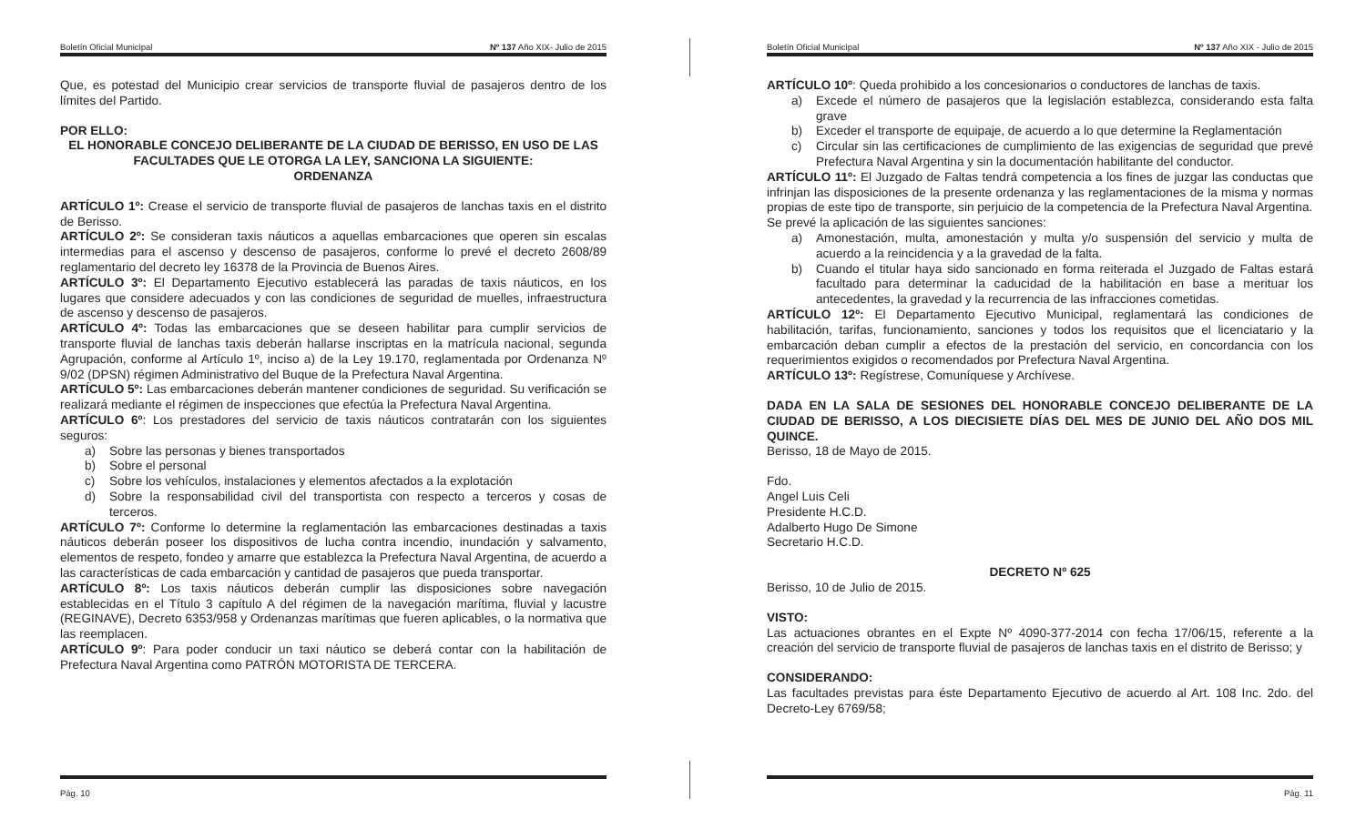Boletín Oficial Municipal Nº 137 Año XIX- Julio de 2015
Que, es potestad del Municipio crear servicios de transporte fluvial de pasajeros dentro de los límites del Partido.
POR ELLO:
EL HONORABLE CONCEJO DELIBERANTE DE LA CIUDAD DE BERISSO, EN USO DE LAS FACULTADES QUE LE OTORGA LA LEY, SANCIONA LA SIGUIENTE:
ORDENANZA
ARTÍCULO 1º: Crease el servicio de transporte fluvial de pasajeros de lanchas taxis en el distrito de Berisso.
ARTÍCULO 2º: Se consideran taxis náuticos a aquellas embarcaciones que operen sin escalas intermedias para el ascenso y descenso de pasajeros, conforme lo prevé el decreto 2608/89 reglamentario del decreto ley 16378 de la Provincia de Buenos Aires.
ARTÍCULO 3º: El Departamento Ejecutivo establecerá las paradas de taxis náuticos, en los lugares que considere adecuados y con las condiciones de seguridad de muelles, infraestructura de ascenso y descenso de pasajeros.
ARTÍCULO 4º: Todas las embarcaciones que se deseen habilitar para cumplir servicios de transporte fluvial de lanchas taxis deberán hallarse inscriptas en la matrícula nacional, segunda Agrupación, conforme al Artículo 1º, inciso a) de la Ley 19.170, reglamentada por Ordenanza Nº 9/02 (DPSN) régimen Administrativo del Buque de la Prefectura Naval Argentina.
ARTÍCULO 5º: Las embarcaciones deberán mantener condiciones de seguridad. Su verificación se realizará mediante el régimen de inspecciones que efectúa la Prefectura Naval Argentina.
ARTÍCULO 6º: Los prestadores del servicio de taxis náuticos contratarán con los siguientes seguros:
a) Sobre las personas y bienes transportados
b) Sobre el personal
c) Sobre los vehículos, instalaciones y elementos afectados a la explotación
d) Sobre la responsabilidad civil del transportista con respecto a terceros y cosas de terceros.
ARTÍCULO 7º: Conforme lo determine la reglamentación las embarcaciones destinadas a taxis náuticos deberán poseer los dispositivos de lucha contra incendio, inundación y salvamento, elementos de respeto, fondeo y amarre que establezca la Prefectura Naval Argentina, de acuerdo a las características de cada embarcación y cantidad de pasajeros que pueda transportar.
ARTÍCULO 8º: Los taxis náuticos deberán cumplir las disposiciones sobre navegación establecidas en el Título 3 capítulo A del régimen de la navegación marítima, fluvial y lacustre (REGINAVE), Decreto 6353/958 y Ordenanzas marítimas que fueren aplicables, o la normativa que las reemplacen.
ARTÍCULO 9º: Para poder conducir un taxi náutico se deberá contar con la habilitación de Prefectura Naval Argentina como PATRÓN MOTORISTA DE TERCERA.
Pág. 10
Boletín Oficial Municipal Nº 137 Año XIX - Julio de 2015
ARTÍCULO 10º: Queda prohibido a los concesionarios o conductores de lanchas de taxis.
a) Excede el número de pasajeros que la legislación establezca, considerando esta falta grave
b) Exceder el transporte de equipaje, de acuerdo a lo que determine la Reglamentación
c) Circular sin las certificaciones de cumplimiento de las exigencias de seguridad que prevé Prefectura Naval Argentina y sin la documentación habilitante del conductor.
ARTÍCULO 11º: El Juzgado de Faltas tendrá competencia a los fines de juzgar las conductas que infrinjan las disposiciones de la presente ordenanza y las reglamentaciones de la misma y normas propias de este tipo de transporte, sin perjuicio de la competencia de la Prefectura Naval Argentina.
Se prevé la aplicación de las siguientes sanciones:
a) Amonestación, multa, amonestación y multa y/o suspensión del servicio y multa de acuerdo a la reincidencia y a la gravedad de la falta.
b) Cuando el titular haya sido sancionado en forma reiterada el Juzgado de Faltas estará facultado para determinar la caducidad de la habilitación en base a merituar los antecedentes, la gravedad y la recurrencia de las infracciones cometidas.
ARTÍCULO 12º: El Departamento Ejecutivo Municipal, reglamentará las condiciones de habilitación, tarifas, funcionamiento, sanciones y todos los requisitos que el licenciatario y la embarcación deban cumplir a efectos de la prestación del servicio, en concordancia con los requerimientos exigidos o recomendados por Prefectura Naval Argentina.
ARTÍCULO 13º: Regístrese, Comuníquese y Archívese.
DADA EN LA SALA DE SESIONES DEL HONORABLE CONCEJO DELIBERANTE DE LA CIUDAD DE BERISSO, A LOS DIECISIETE DÍAS DEL MES DE JUNIO DEL AÑO DOS MIL QUINCE.
Berisso, 18 de Mayo de 2015.
Fdo.
Angel Luis Celi
Presidente H.C.D.
Adalberto Hugo De Simone
Secretario H.C.D.
DECRETO Nº 625
Berisso, 10 de Julio de 2015.
VISTO:
Las actuaciones obrantes en el Expte Nº 4090-377-2014 con fecha 17/06/15, referente a la creación del servicio de transporte fluvial de pasajeros de lanchas taxis en el distrito de Berisso; y
CONSIDERANDO:
Las facultades previstas para éste Departamento Ejecutivo de acuerdo al Art. 108 Inc. 2do. del Decreto-Ley 6769/58;
Pág. 11